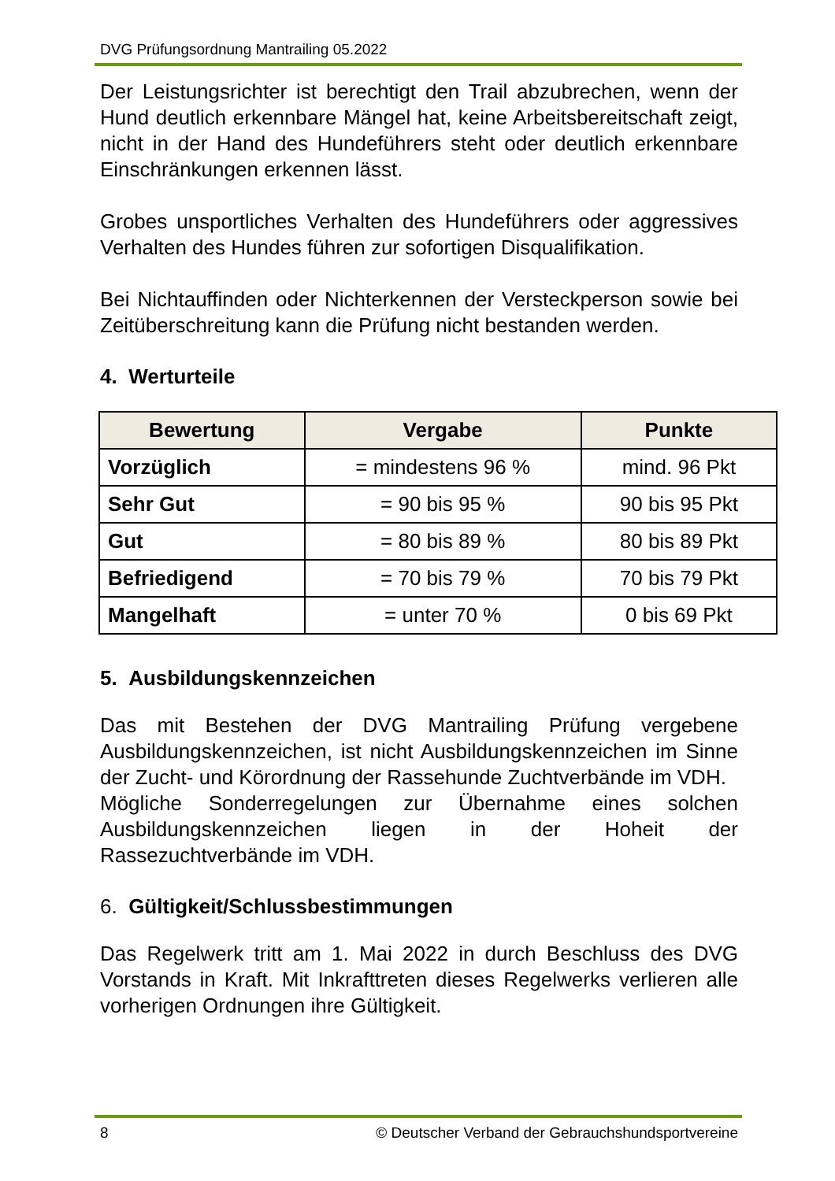DVG Prüfungsordnung Mantrailing 05.2022
Der Leistungsrichter ist berechtigt den Trail abzubrechen, wenn der Hund deutlich erkennbare Mängel hat, keine Arbeitsbereitschaft zeigt, nicht in der Hand des Hundeführers steht oder deutlich erkennbare Einschränkungen erkennen lässt.
Grobes unsportliches Verhalten des Hundeführers oder aggressives Verhalten des Hundes führen zur sofortigen Disqualifikation.
Bei Nichtauffinden oder Nichterkennen der Versteckperson sowie bei Zeitüberschreitung kann die Prüfung nicht bestanden werden.
4. Werturteile
| Bewertung | Vergabe | Punkte |
| --- | --- | --- |
| Vorzüglich | = mindestens 96 % | mind. 96 Pkt |
| Sehr Gut | = 90 bis 95 % | 90 bis 95 Pkt |
| Gut | = 80 bis 89 % | 80 bis 89 Pkt |
| Befriedigend | = 70 bis 79 % | 70 bis 79 Pkt |
| Mangelhaft | = unter 70 % | 0 bis 69 Pkt |
5. Ausbildungskennzeichen
Das mit Bestehen der DVG Mantrailing Prüfung vergebene Ausbildungskennzeichen, ist nicht Ausbildungskennzeichen im Sinne der Zucht- und Körordnung der Rassehunde Zuchtverbände im VDH.
Mögliche Sonderregelungen zur Übernahme eines solchen Ausbildungskennzeichen liegen in der Hoheit der Rassezuchtverbände im VDH.
6. Gültigkeit/Schlussbestimmungen
Das Regelwerk tritt am 1. Mai 2022 in durch Beschluss des DVG Vorstands in Kraft. Mit Inkrafttreten dieses Regelwerks verlieren alle vorherigen Ordnungen ihre Gültigkeit.
8 © Deutscher Verband der Gebrauchshundsportvereine